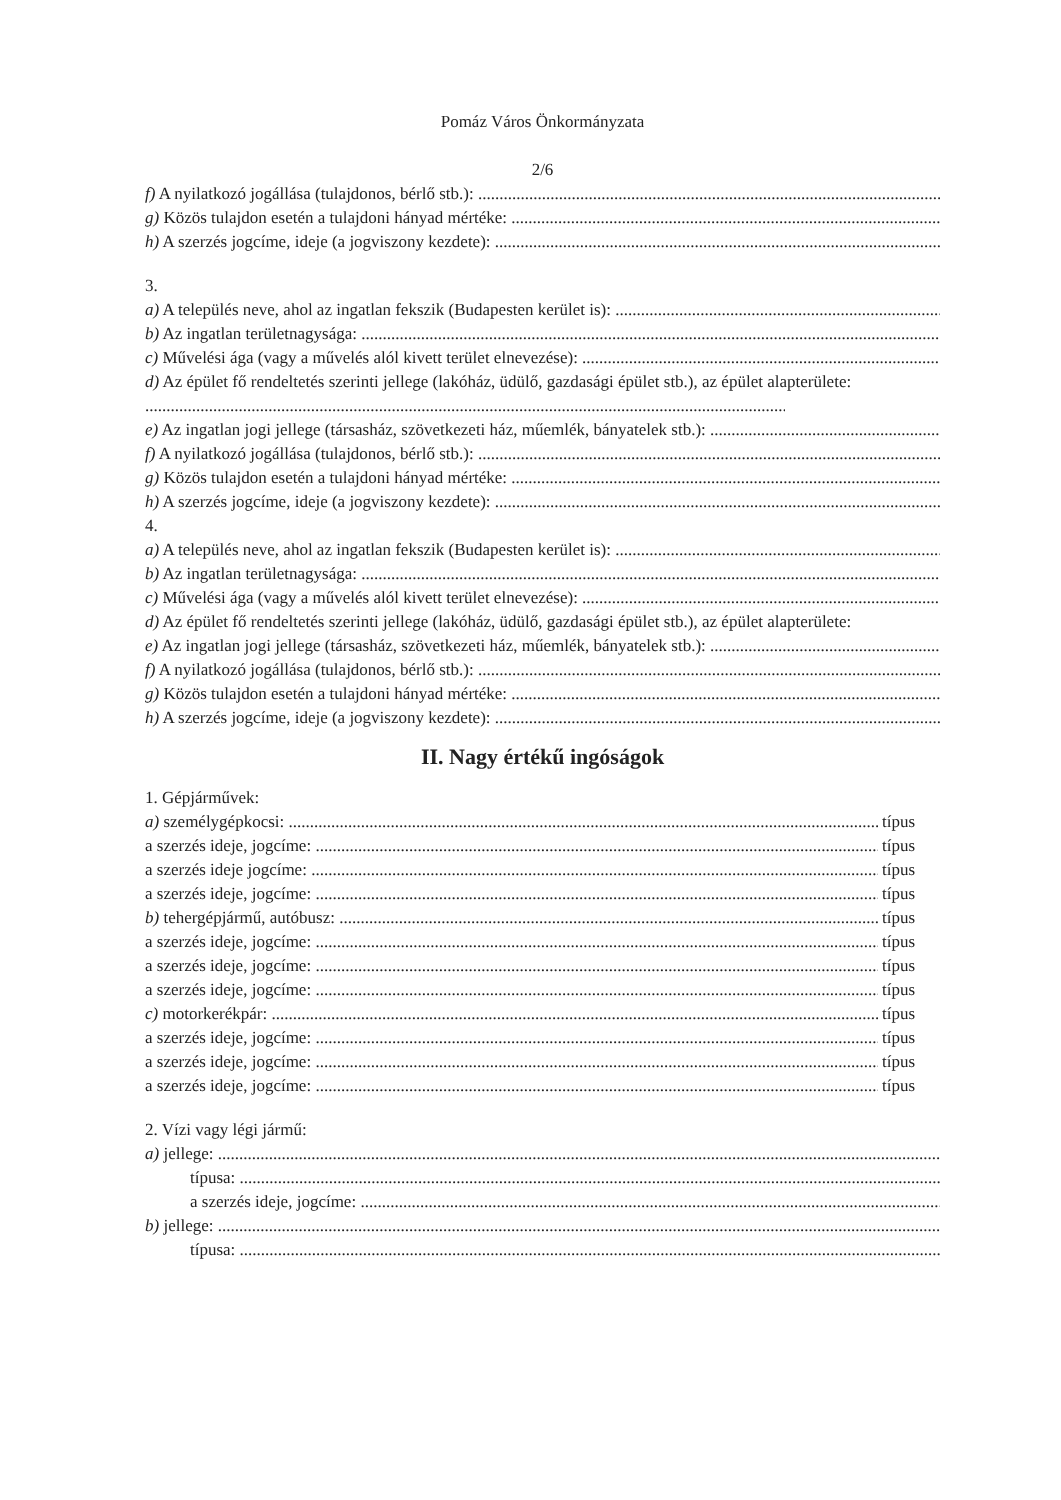Pomáz Város Önkormányzata
2/6
f) A nyilatkozó jogállása (tulajdonos, bérlő stb.):
g) Közös tulajdon esetén a tulajdoni hányad mértéke:
h) A szerzés jogcíme, ideje (a jogviszony kezdete):
3.
a) A település neve, ahol az ingatlan fekszik (Budapesten kerület is):
b) Az ingatlan területnagysága:
c) Művelési ága (vagy a művelés alól kivett terület elnevezése):
d) Az épület fő rendeltetés szerinti jellege (lakóház, üdülő, gazdasági épület stb.), az épület alapterülete:
e) Az ingatlan jogi jellege (társasház, szövetkezeti ház, műemlék, bányatelek stb.):
f) A nyilatkozó jogállása (tulajdonos, bérlő stb.):
g) Közös tulajdon esetén a tulajdoni hányad mértéke:
h) A szerzés jogcíme, ideje (a jogviszony kezdete):
4.
a) A település neve, ahol az ingatlan fekszik (Budapesten kerület is):
b) Az ingatlan területnagysága:
c) Művelési ága (vagy a művelés alól kivett terület elnevezése):
d) Az épület fő rendeltetés szerinti jellege (lakóház, üdülő, gazdasági épület stb.), az épület alapterülete:
e) Az ingatlan jogi jellege (társasház, szövetkezeti ház, műemlék, bányatelek stb.):
f) A nyilatkozó jogállása (tulajdonos, bérlő stb.):
g) Közös tulajdon esetén a tulajdoni hányad mértéke:
h) A szerzés jogcíme, ideje (a jogviszony kezdete):
II. Nagy értékű ingóságok
1. Gépjárművek:
a) személygépkocsi: típus
a szerzés ideje, jogcíme: típus
a szerzés ideje jogcíme: típus
a szerzés ideje, jogcíme: típus
b) tehergépjármű, autóbusz: típus
a szerzés ideje, jogcíme: típus
a szerzés ideje, jogcíme: típus
a szerzés ideje, jogcíme: típus
c) motorkerékpár: típus
a szerzés ideje, jogcíme: típus
a szerzés ideje, jogcíme: típus
a szerzés ideje, jogcíme: típus
2. Vízi vagy légi jármű:
a) jellege:
típusa:
a szerzés ideje, jogcíme:
b) jellege:
típusa: